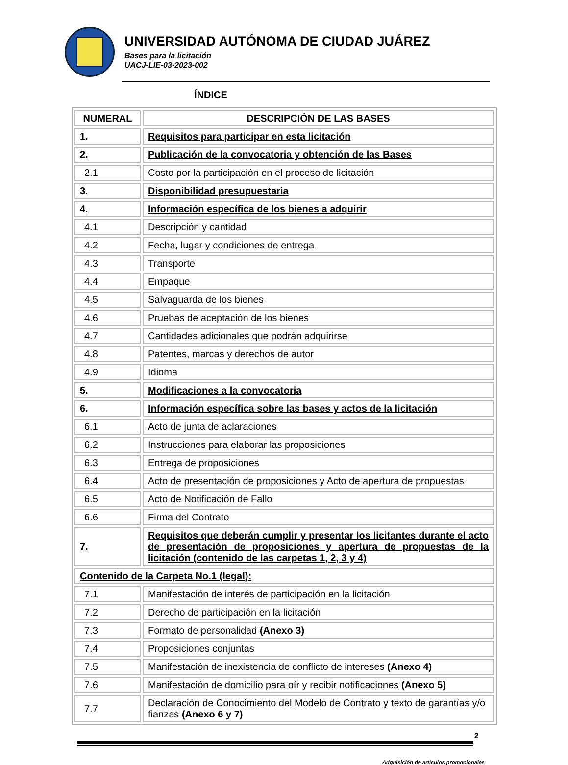UNIVERSIDAD AUTÓNOMA DE CIUDAD JUÁREZ
Bases para la licitación
UACJ-LIE-03-2023-002
ÍNDICE
| NUMERAL | DESCRIPCIÓN DE LAS BASES |
| --- | --- |
| 1. | Requisitos para participar en esta licitación |
| 2. | Publicación de la convocatoria y obtención de las Bases |
| 2.1 | Costo por la participación en el proceso de licitación |
| 3. | Disponibilidad presupuestaria |
| 4. | Información específica de los bienes a adquirir |
| 4.1 | Descripción y cantidad |
| 4.2 | Fecha, lugar y condiciones de entrega |
| 4.3 | Transporte |
| 4.4 | Empaque |
| 4.5 | Salvaguarda de los bienes |
| 4.6 | Pruebas de aceptación de los bienes |
| 4.7 | Cantidades adicionales que podrán adquirirse |
| 4.8 | Patentes, marcas y derechos de autor |
| 4.9 | Idioma |
| 5. | Modificaciones a la convocatoria |
| 6. | Información específica sobre las bases y actos de la licitación |
| 6.1 | Acto de junta de aclaraciones |
| 6.2 | Instrucciones para elaborar las proposiciones |
| 6.3 | Entrega de proposiciones |
| 6.4 | Acto de presentación de proposiciones y Acto de apertura de propuestas |
| 6.5 | Acto de Notificación de Fallo |
| 6.6 | Firma del Contrato |
| 7. | Requisitos que deberán cumplir y presentar los licitantes durante el acto de presentación de proposiciones y apertura de propuestas de la licitación (contenido de las carpetas 1, 2, 3 y 4) |
| Contenido de la Carpeta No.1 (legal): | |
| 7.1 | Manifestación de interés de participación en la licitación |
| 7.2 | Derecho de participación en la licitación |
| 7.3 | Formato de personalidad (Anexo 3) |
| 7.4 | Proposiciones conjuntas |
| 7.5 | Manifestación de inexistencia de conflicto de intereses (Anexo 4) |
| 7.6 | Manifestación de domicilio para oír y recibir notificaciones (Anexo 5) |
| 7.7 | Declaración de Conocimiento del Modelo de Contrato y texto de garantías y/o fianzas (Anexo 6 y 7) |
2
Adquisición de artículos promocionales